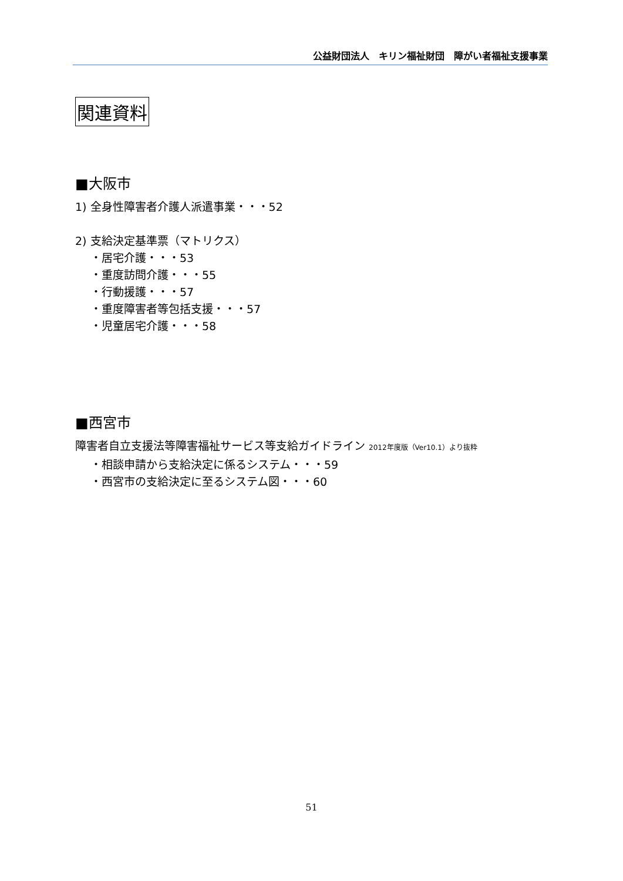公益財団法人　キリン福祉財団　障がい者福祉支援事業
関連資料
■大阪市
1) 全身性障害者介護人派遣事業・・・52
2) 支給決定基準票（マトリクス）
・居宅介護・・・53
・重度訪問介護・・・55
・行動援護・・・57
・重度障害者等包括支援・・・57
・児童居宅介護・・・58
■西宮市
障害者自立支援法等障害福祉サービス等支給ガイドライン 2012年度版（Ver10.1）より抜粋
・相談申請から支給決定に係るシステム・・・59
・西宮市の支給決定に至るシステム図・・・60
51